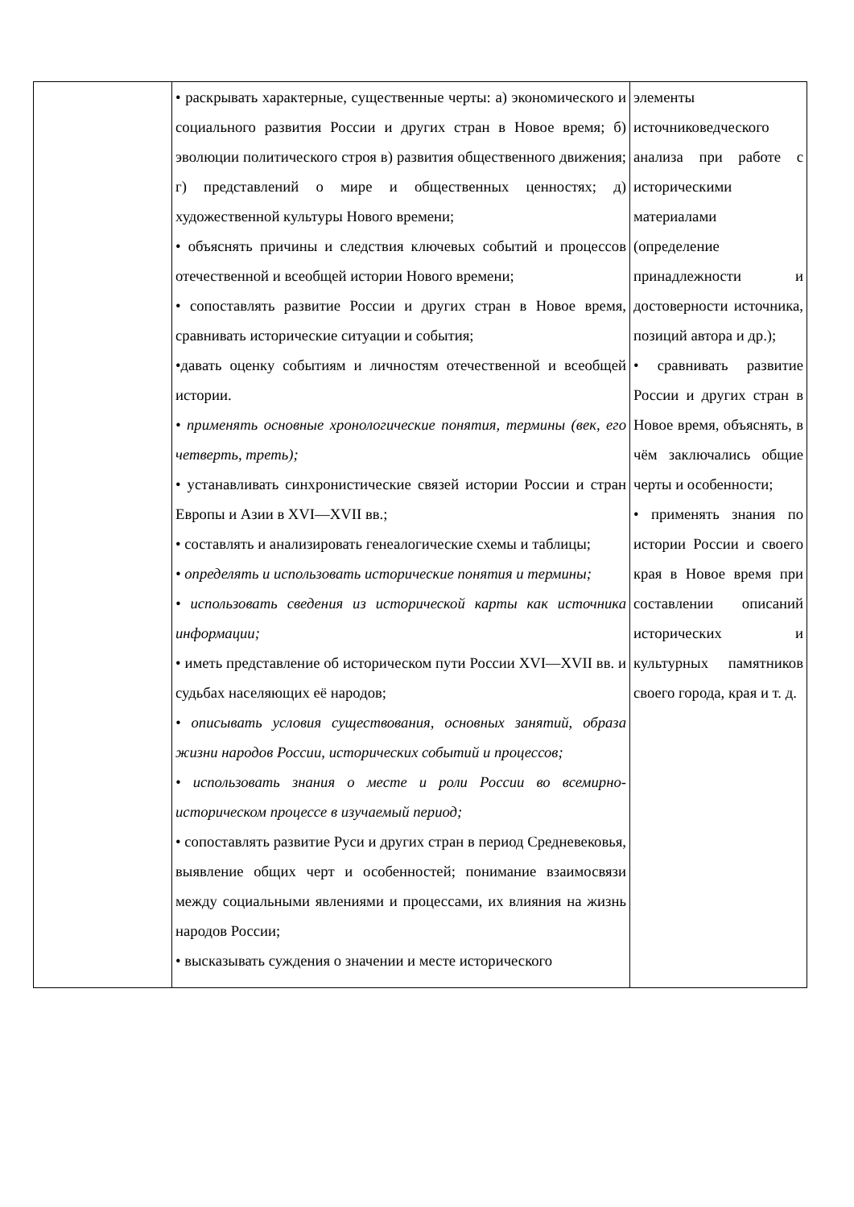| | • раскрывать характерные, существенные черты: а) экономического и социального развития России и других стран в Новое время; б) эволюции политического строя в) развития общественного движения; г) представлений о мире и общественных ценностях; д) художественной культуры Нового времени; • объяснять причины и следствия ключевых событий и процессов отечественной и всеобщей истории Нового времени; • сопоставлять развитие России и других стран в Новое время, сравнивать исторические ситуации и события; •давать оценку событиям и личностям отечественной и всеобщей истории. • применять основные хронологические понятия, термины (век, его четверть, треть); • устанавливать синхронистические связей истории России и стран Европы и Азии в XVI—XVII вв.; • составлять и анализировать генеалогические схемы и таблицы; • определять и использовать исторические понятия и термины; • использовать сведения из исторической карты как источника информации; • иметь представление об историческом пути России XVI—XVII вв. и судьбах населяющих её народов; • описывать условия существования, основных занятий, образа жизни народов России, исторических событий и процессов; • использовать знания о месте и роли России во всемирно-историческом процессе в изучаемый период; • сопоставлять развитие Руси и других стран в период Средневековья, выявление общих черт и особенностей; понимание взаимосвязи между социальными явлениями и процессами, их влияния на жизнь народов России; • высказывать суждения о значении и месте исторического | элементы источниковедческого анализа при работе с историческими материалами (определение принадлежности и достоверности источника, позиций автора и др.); • сравнивать развитие России и других стран в Новое время, объяснять, в чём заключались общие черты и особенности; • применять знания по истории России и своего края в Новое время при составлении описаний исторических и культурных памятников своего города, края и т. д. |